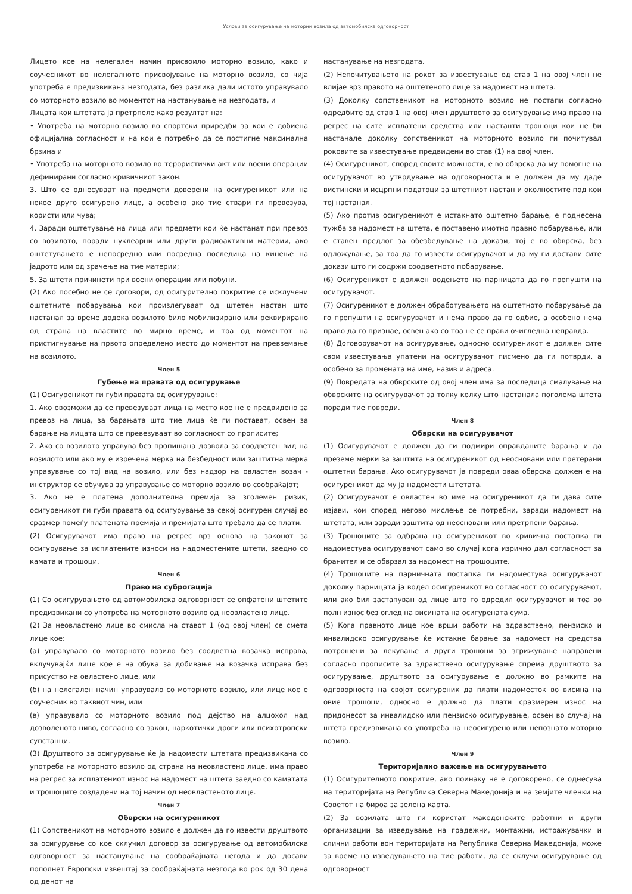Услови за осигурување на моторни возила од автомобилска одговорност
Лицето кое на нелегален начин присвоило моторно возило, како и соучесникот во нелегалното присвојување на моторно возило, со чија употреба е предизвикана незгодата, без разлика дали истото управувало со моторното возило во моментот на настанување на незгодата, и
Лицата кои штетата ја претрпеле како резултат на:
• Употреба на моторно возило во спортски приредби за кои е добиена официјална согласност и на кои е потребно да се постигне максимална брзина и
• Употреба на моторното возило во терористички акт или воени операции дефинирани согласно кривичниот закон.
3. Што се однесуваат на предмети доверени на осигуреникот или на некое друго осигурено лице, а особено ако тие ствари ги превезува, користи или чува;
4. Заради оштетување на лица или предмети кои ќе настанат при превоз со возилото, поради нуклеарни или други радиоактивни материи, ако оштетувањето е непосредно или посредна последица на кинење на јадрото или од зрачење на тие материи;
5. За штети причинети при воени операции или побуни.
(2) Ако посебно не се договори, од осигурително покритие се исклучени оштетните побарувања кои произлегуваат од штетен настан што настанал за време додека возилото било мобилизирано или реквирирано од страна на властите во мирно време, и тоа од моментот на пристигнување на првото определено место до моментот на превземање на возилото.
Член 5
Губење на правата од осигурување
(1) Осигуреникот ги губи правата од осигурување:
1. Ако овозможи да се превезуваат лица на место кое не е предвидено за превоз на лица, за барањата што тие лица ќе ги постават, освен за барање на лицата што се превезуваат во согласност со прописите;
2. Ако со возилото управува без пропишана дозвола за соодветен вид на возилото или ако му е изречена мерка на безбедност или заштитна мерка управување со тој вид на возило, или без надзор на овластен возач - инструктор се обучува за управување со моторно возило во сообраќајот;
3. Ако не е платена дополнителна премија за зголемен ризик, осигуреникот ги губи правата од осигурување за секој осигурен случај во сразмер помеѓу платената премија и премијата што требало да се плати.
(2) Осигурувачот има право на регрес врз основа на законот за осигурување за исплатените износи на надоместените штети, заедно со камата и трошоци.
Член 6
Право на суброгација
(1) Со осигурувањето од автомобилска одговорност се опфатени штетите предизвикани со употреба на моторното возило од неовластено лице.
(2) За неовластено лице во смисла на ставот 1 (од овој член) се смета лице кое:
(а) управувало со моторното возило без соодветна возачка исправа, вклучувајќи лице кое е на обука за добивање на возачка исправа без присуство на овластено лице, или
(б) на нелегален начин управувало со моторното возило, или лице кое е соучесник во таквиот чин, или
(в) управувало со моторното возило под дејство на алцохол над дозволеното ниво, согласно со закон, наркотички дроги или психотропски супстанци.
(3) Друштвото за осигурување ќе ја надомести штетата предизвикана со употреба на моторното возило од страна на неовластено лице, има право на регрес за исплатениот износ на надомест на штета заедно со каматата и трошоците создадени на тој начин од неовластеното лице.
Член 7
Обврски на осигуреникот
(1) Сопственикот на моторното возило е должен да го извести друштвото за осигурувње со кое склучил договор за осигурување од автомобилска одговорност за настанување на сообраќајната негода и да досави пополнет Европски извештај за сообраќајната незгода во рок од 30 дена од денот на
настанување на незгодата.
(2) Непочитувањето на рокот за известување од став 1 на овој член не влијае врз правото на оштетеното лице за надомест на штета.
(3) Доколку сопственикот на моторното возило не постапи согласно одредбите од став 1 на овој член друштвото за осигурување има право на регрес на сите исплатени средства или настанти трошоци кои не би настанале доколку сопственикот на моторното возило ги почитувал роковите за известување предвидени во став (1) на овој член.
(4) Осигуреникот, според своите можности, е во обврска да му помогне на осигурувачот во утврдување на одговорноста и е должен да му даде вистински и исцрпни податоци за штетниот настан и околностите под кои тој настанал.
(5) Ако против осигуреникот е истакнато оштетно барање, е поднесена тужба за надомест на штета, е поставено имотно правно побарување, или е ставен предлог за обезбедување на докази, тој е во обврска, без одложување, за тоа да го извести осигурувачот и да му ги достави сите докази што ги содржи соодветното побарување.
(6) Осигуреникот е должен водењето на парницата да го препушти на осигурувачот.
(7) Осигуреникот е должен обработувањето на оштетното побарување да го препушти на осигурувачот и нема право да го одбие, а особено нема право да го признае, освен ако со тоа не се прави очигледна неправда.
(8) Договорувачот на осигурување, односно осигуреникот е должен сите свои известувања упатени на осигурувачот писмено да ги потврди, а особено за промената на име, назив и адреса.
(9) Повредата на обврските од овој член има за последица смалување на обврските на осигурувачот за толку колку што настанала поголема штета поради тие повреди.
Член 8
Обврски на осигурувачот
(1) Осигурувачот е должен да ги подмири оправданите барања и да преземе мерки за заштита на осигуреникот од неосновани или претерани оштетни барања. Ако осигурувачот ја повреди оваа обврска должен е на осигуреникот да му ја надомести штетата.
(2) Осигурувачот е овластен во име на осигуреникот да ги дава сите изјави, кои според негово мислење се потребни, заради надомест на штетата, или заради заштита од неосновани или претрпени барања.
(3) Трошоците за одбрана на осигуреникот во кривична постапка ги надоместува осигурувачот само во случај кога изрично дал согласност за бранител и се обврзал за надомест на трошоците.
(4) Трошоците на парничната постапка ги надоместува осигурувачот доколку парницата ја водел осигуреникот во согласност со осигурувачот, или ако бил застапуван од лице што го одредил осигурувачот и тоа во полн износ без оглед на висината на осигурената сума.
(5) Кога правното лице кое врши работи на здравствено, пензиско и инвалидско осигурување ќе истакне барање за надомест на средства потрошени за лекување и други трошоци за згрижување направени согласно прописите за здравствено осигурување спрема друштвото за осигурување, друштвото за осигурување е должно во рамките на одговорноста на својот осигуреник да плати надоместок во висина на овие трошоци, односно е должно да плати сразмерен износ на придонесот за инвалидско или пензиско осигурување, освен во случај на штета предизвикана со употреба на неосигурено или непознато моторно возило.
Член 9
Територијално важење на осигурувањето
(1) Осигурителното покритие, ако поинаку не е договорено, се однесува на територијата на Република Северна Македонија и на земјите членки на Советот на бироа за зелена карта.
(2) За возилата што ги користат македонските работни и други организации за изведување на градежни, монтажни, истражувачки и слични работи вон територијата на Република Северна Македонија, може за време на изведувањето на тие работи, да се склучи осигурување од одговорност